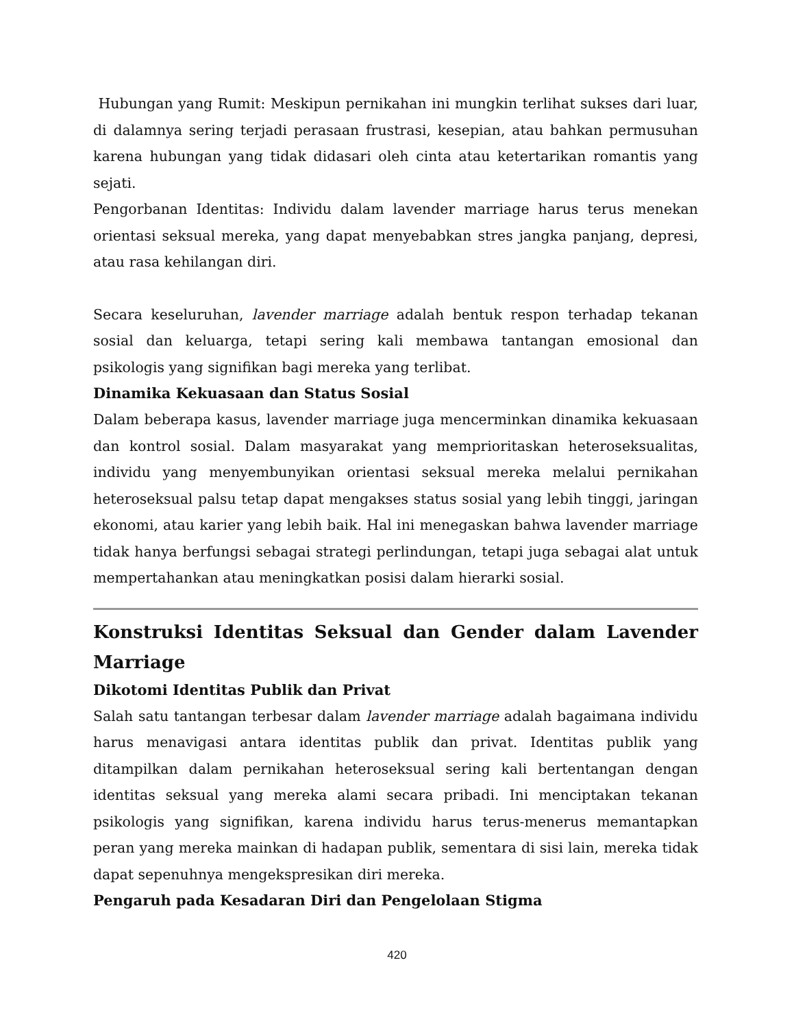Hubungan yang Rumit: Meskipun pernikahan ini mungkin terlihat sukses dari luar, di dalamnya sering terjadi perasaan frustrasi, kesepian, atau bahkan permusuhan karena hubungan yang tidak didasari oleh cinta atau ketertarikan romantis yang sejati.
Pengorbanan Identitas: Individu dalam lavender marriage harus terus menekan orientasi seksual mereka, yang dapat menyebabkan stres jangka panjang, depresi, atau rasa kehilangan diri.
Secara keseluruhan, lavender marriage adalah bentuk respon terhadap tekanan sosial dan keluarga, tetapi sering kali membawa tantangan emosional dan psikologis yang signifikan bagi mereka yang terlibat.
Dinamika Kekuasaan dan Status Sosial
Dalam beberapa kasus, lavender marriage juga mencerminkan dinamika kekuasaan dan kontrol sosial. Dalam masyarakat yang memprioritaskan heteroseksualitas, individu yang menyembunyikan orientasi seksual mereka melalui pernikahan heteroseksual palsu tetap dapat mengakses status sosial yang lebih tinggi, jaringan ekonomi, atau karier yang lebih baik. Hal ini menegaskan bahwa lavender marriage tidak hanya berfungsi sebagai strategi perlindungan, tetapi juga sebagai alat untuk mempertahankan atau meningkatkan posisi dalam hierarki sosial.
Konstruksi Identitas Seksual dan Gender dalam Lavender Marriage
Dikotomi Identitas Publik dan Privat
Salah satu tantangan terbesar dalam lavender marriage adalah bagaimana individu harus menavigasi antara identitas publik dan privat. Identitas publik yang ditampilkan dalam pernikahan heteroseksual sering kali bertentangan dengan identitas seksual yang mereka alami secara pribadi. Ini menciptakan tekanan psikologis yang signifikan, karena individu harus terus-menerus memantapkan peran yang mereka mainkan di hadapan publik, sementara di sisi lain, mereka tidak dapat sepenuhnya mengekspresikan diri mereka.
Pengaruh pada Kesadaran Diri dan Pengelolaan Stigma
420